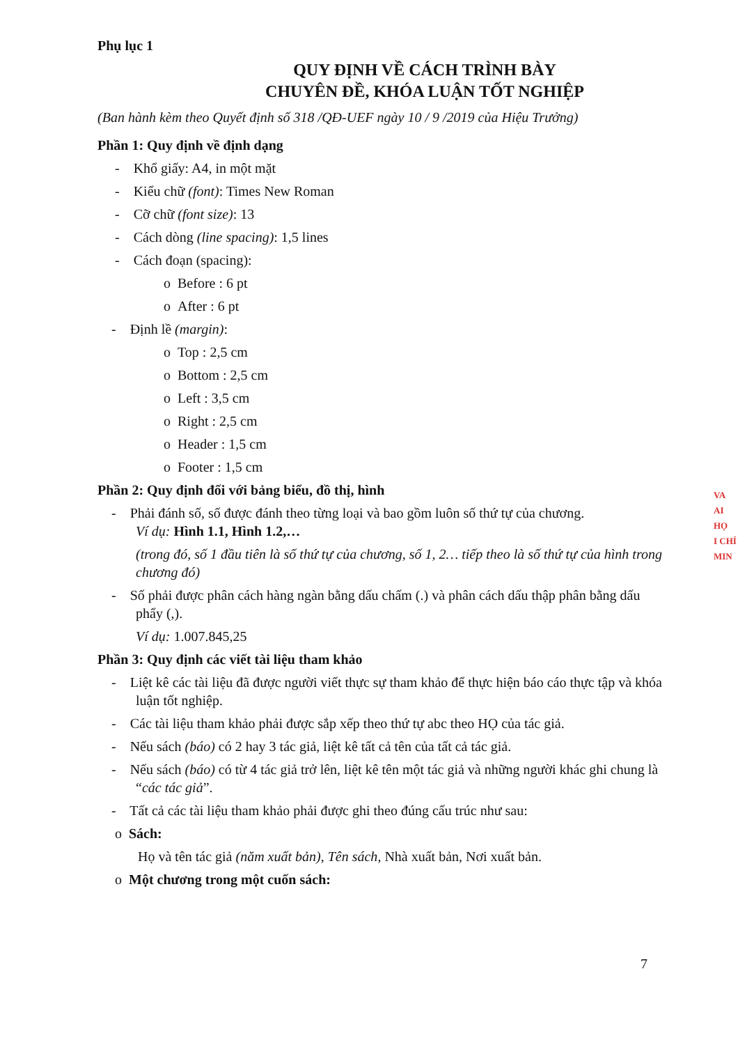Phụ lục 1
QUY ĐỊNH VỀ CÁCH TRÌNH BÀY
CHUYÊN ĐỀ, KHÓA LUẬN TỐT NGHIỆP
(Ban hành kèm theo Quyết định số 318 /QĐ-UEF ngày 10 / 9 /2019 của Hiệu Trưởng)
Phần 1: Quy định về định dạng
- Khổ giấy: A4, in một mặt
- Kiểu chữ (font): Times New Roman
- Cỡ chữ (font size): 13
- Cách dòng (line spacing): 1,5 lines
- Cách đoạn (spacing):
o Before : 6 pt
o After : 6 pt
- Định lề (margin):
o Top : 2,5 cm
o Bottom : 2,5 cm
o Left : 3,5 cm
o Right : 2,5 cm
o Header : 1,5 cm
o Footer : 1,5 cm
Phần 2: Quy định đối với bảng biểu, đồ thị, hình
- Phải đánh số, số được đánh theo từng loại và bao gồm luôn số thứ tự của chương.
Ví dụ: Hình 1.1, Hình 1.2,…
(trong đó, số 1 đầu tiên là số thứ tự của chương, số 1, 2… tiếp theo là số thứ tự của hình trong chương đó)
- Số phải được phân cách hàng ngàn bằng dấu chấm (.) và phân cách dấu thập phân bằng dấu phẩy (,).
Ví dụ: 1.007.845,25
Phần 3: Quy định các viết tài liệu tham khảo
- Liệt kê các tài liệu đã được người viết thực sự tham khảo để thực hiện báo cáo thực tập và khóa luận tốt nghiệp.
- Các tài liệu tham khảo phải được sắp xếp theo thứ tự abc theo HỌ của tác giả.
- Nếu sách (báo) có 2 hay 3 tác giả, liệt kê tất cả tên của tất cả tác giả.
- Nếu sách (báo) có từ 4 tác giả trở lên, liệt kê tên một tác giả và những người khác ghi chung là “các tác giả”.
- Tất cả các tài liệu tham khảo phải được ghi theo đúng cấu trúc như sau:
o Sách:
Họ và tên tác giả (năm xuất bản), Tên sách, Nhà xuất bản, Nơi xuất bản.
o Một chương trong một cuốn sách:
7
VA
AI HỌ
I CHÍ
MIN